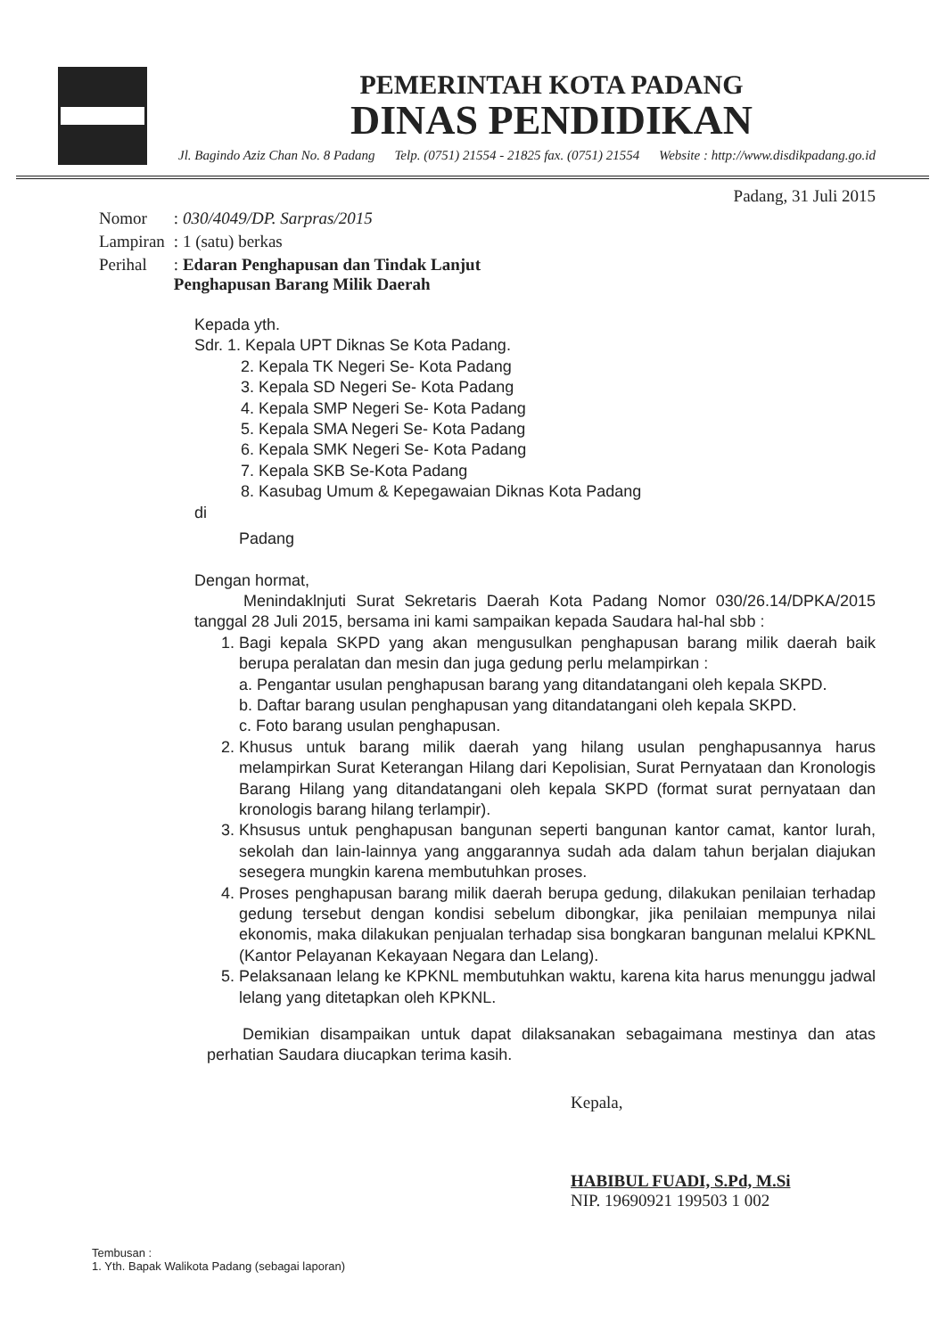PEMERINTAH KOTA PADANG
DINAS PENDIDIKAN
Jl. Bagindo Aziz Chan No. 8 Padang Telp. (0751) 21554 - 21825 fax. (0751) 21554 Website : http://www.disdikpadang.go.id
Padang, 31 Juli 2015
| Nomor | : 030/4049/DP. Sarpras/2015 |
| Lampiran | : 1 (satu) berkas |
| Perihal | : Edaran Penghapusan dan Tindak Lanjut Penghapusan Barang Milik Daerah |
Kepada yth.
Sdr. 1. Kepala UPT Diknas Se Kota Padang.
2. Kepala TK Negeri Se- Kota Padang
3. Kepala SD Negeri Se- Kota Padang
4. Kepala SMP Negeri Se- Kota Padang
5. Kepala SMA Negeri Se- Kota Padang
6. Kepala SMK Negeri Se- Kota Padang
7. Kepala SKB Se-Kota Padang
8. Kasubag Umum & Kepegawaian Diknas Kota Padang
di
Padang
Dengan hormat,
Menindaklnjuti Surat Sekretaris Daerah Kota Padang Nomor 030/26.14/DPKA/2015 tanggal 28 Juli 2015, bersama ini kami sampaikan kepada Saudara hal-hal sbb :
1. Bagi kepala SKPD yang akan mengusulkan penghapusan barang milik daerah baik berupa peralatan dan mesin dan juga gedung perlu melampirkan :
a. Pengantar usulan penghapusan barang yang ditandatangani oleh kepala SKPD.
b. Daftar barang usulan penghapusan yang ditandatangani oleh kepala SKPD.
c. Foto barang usulan penghapusan.
2. Khusus untuk barang milik daerah yang hilang usulan penghapusannya harus melampirkan Surat Keterangan Hilang dari Kepolisian, Surat Pernyataan dan Kronologis Barang Hilang yang ditandatangani oleh kepala SKPD (format surat pernyataan dan kronologis barang hilang terlampir).
3. Khsusus untuk penghapusan bangunan seperti bangunan kantor camat, kantor lurah, sekolah dan lain-lainnya yang anggarannya sudah ada dalam tahun berjalan diajukan sesegera mungkin karena membutuhkan proses.
4. Proses penghapusan barang milik daerah berupa gedung, dilakukan penilaian terhadap gedung tersebut dengan kondisi sebelum dibongkar, jika penilaian mempunya nilai ekonomis, maka dilakukan penjualan terhadap sisa bongkaran bangunan melalui KPKNL (Kantor Pelayanan Kekayaan Negara dan Lelang).
5. Pelaksanaan lelang ke KPKNL membutuhkan waktu, karena kita harus menunggu jadwal lelang yang ditetapkan oleh KPKNL.
Demikian disampaikan untuk dapat dilaksanakan sebagaimana mestinya dan atas perhatian Saudara diucapkan terima kasih.
Kepala,
HABIBUL FUADI, S.Pd, M.Si
NIP. 19690921 199503 1 002
Tembusan :
1. Yth. Bapak Walikota Padang (sebagai laporan)